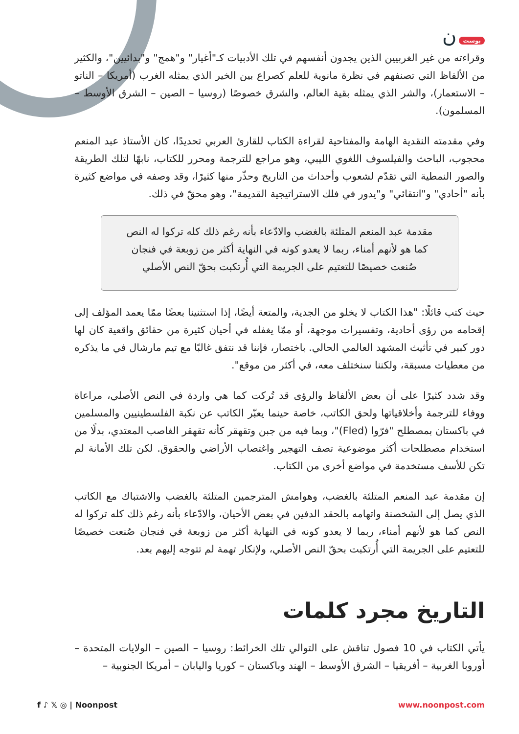بوست ن
وقراءته من غير الغربيين الذين يجدون أنفسهم في تلك الأدبيات كـ"أغيار" و"همج" و"بدائيين"، والكثير من الألفاظ التي تصنفهم في نظرة مانوية للعلم كصراع بين الخير الذي يمثله الغرب (أمريكا – الناتو – الاستعمار)، والشر الذي يمثله بقية العالم، والشرق خصوصًا (روسيا – الصين – الشرق الأوسط – المسلمون).
وفي مقدمته النقدية الهامة والمفتاحية لقراءة الكتاب للقارئ العربي تحديدًا، كان الأستاذ عبد المنعم محجوب، الباحث والفيلسوف اللغوي الليبي، وهو مراجع للترجمة ومحرر للكتاب، نابهًا لتلك الطريقة والصور النمطية التي تقدّم لشعوب وأحداث من التاريخ وحذّر منها كثيرًا، وقد وصفه في مواضع كثيرة بأنه "أحادي" و"انتقائي" و"يدور في فلك الاستراتيجية القديمة"، وهو محقّ في ذلك.
مقدمة عبد المنعم المتلئة بالغضب والادّعاء بأنه رغم ذلك كله تركوا له النص كما هو لأنهم أمناء، ربما لا يعدو كونه في النهاية أكثر من زوبعة في فنجان صُنعت خصيصًا للتعتيم على الجريمة التي أُرتكبت بحقّ النص الأصلي
حيث كتب قائلًا: "هذا الكتاب لا يخلو من الجدية، والمتعة أيضًا، إذا استثنينا بعضًا ممّا يعمد المؤلف إلى إقحامه من رؤى أحادية، وتفسيرات موجهة، أو ممّا يغفله في أحيان كثيرة من حقائق واقعية كان لها دور كبير في تأثيث المشهد العالمي الحالي. باختصار، فإننا قد نتفق غالبًا مع تيم مارشال في ما يذكره من معطيات مسبقة، ولكننا سنختلف معه، في أكثر من موقع".
وقد شدد كثيرًا على أن بعض الألفاظ والرؤى قد تُركت كما هي واردة في النص الأصلي، مراعاة ووفاء للترجمة وأخلاقياتها ولحق الكاتب، خاصة حينما يعبّر الكاتب عن نكبة الفلسطينيين والمسلمين في باكستان بمصطلح "فرّوا (Fled)"، وبما فيه من جبن وتقهقر كأنه تقهقر الغاصب المعتدي، بدلًا من استخدام مصطلحات أكثر موضوعية تصف التهجير واغتصاب الأراضي والحقوق. لكن تلك الأمانة لم تكن للأسف مستخدمة في مواضع أخرى من الكتاب.
إن مقدمة عبد المنعم المتلئة بالغضب، وهوامش المترجمين المتلئة بالغضب والاشتباك مع الكاتب الذي يصل إلى الشخصنة واتهامه بالحقد الدفين في بعض الأحيان، والادّعاء بأنه رغم ذلك كله تركوا له النص كما هو لأنهم أمناء، ربما لا يعدو كونه في النهاية أكثر من زوبعة في فنجان صُنعت خصيصًا للتعتيم على الجريمة التي أُرتكبت بحقّ النص الأصلي، ولإنكار تهمة لم تتوجه إليهم بعد.
التاريخ مجرد كلمات
يأتي الكتاب في 10 فصول تناقش على التوالي تلك الخرائط: روسيا – الصين – الولايات المتحدة – أوروبا الغربية – أفريقيا – الشرق الأوسط – الهند وباكستان – كوريا واليابان – أمريكا الجنوبية –
f ♪ 𝕏 ◎ | Noonpost www.noonpost.com